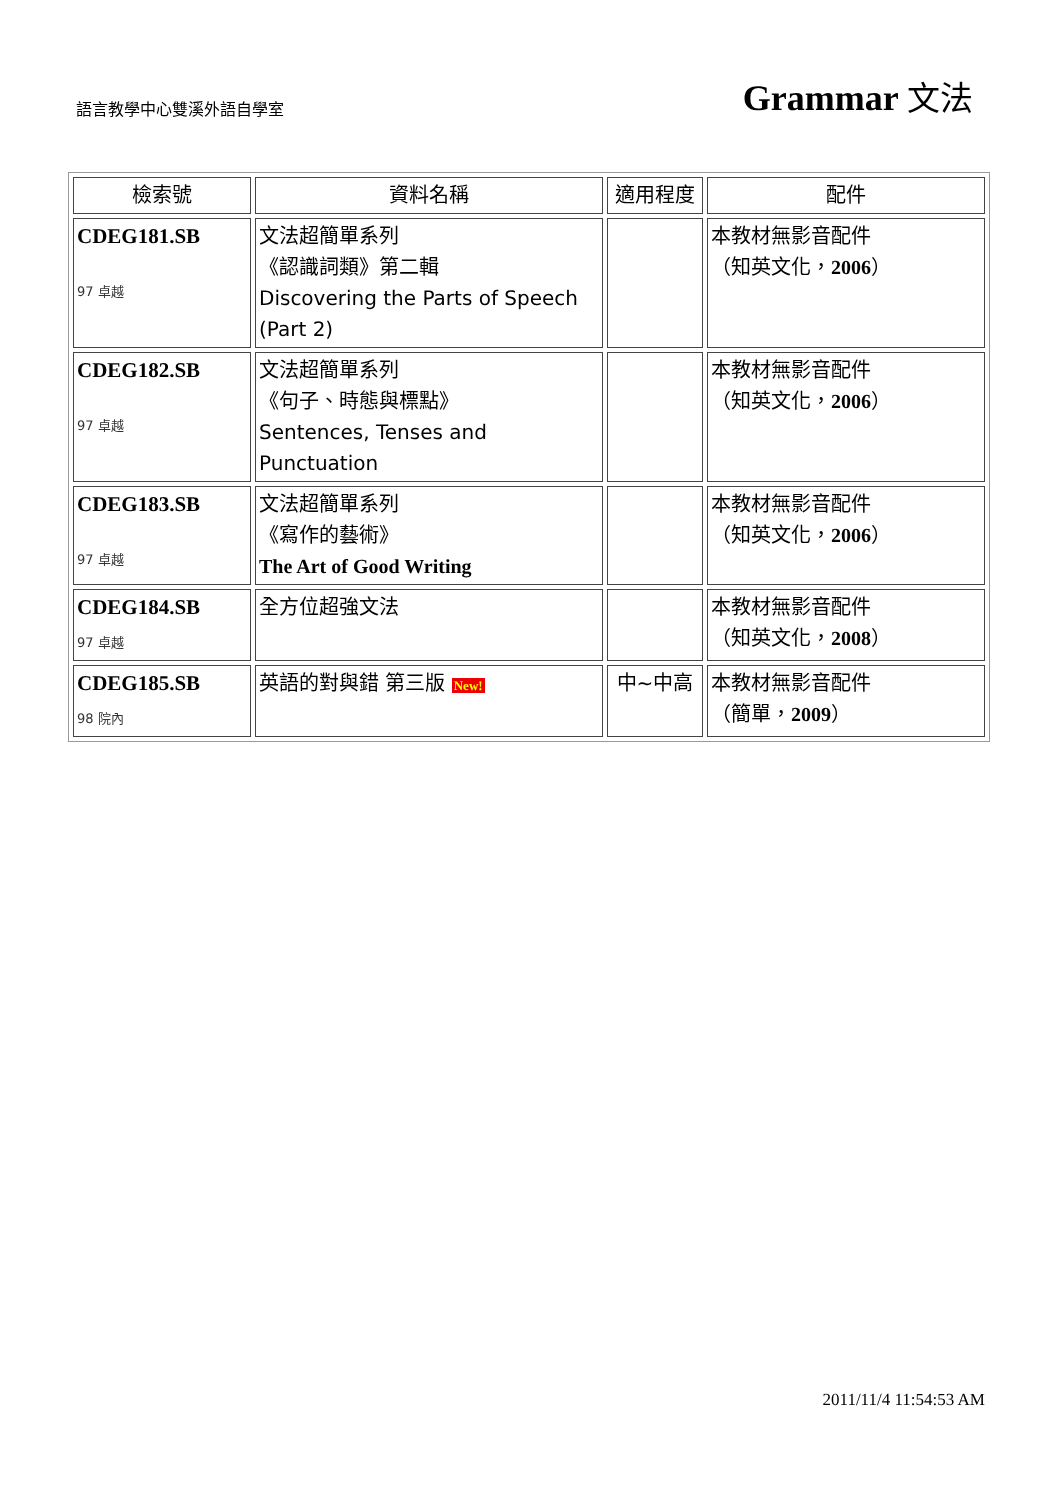語言教學中心雙溪外語自學室
Grammar 文法
| 檢索號 | 資料名稱 | 適用程度 | 配件 |
| --- | --- | --- | --- |
| CDEG181.SB 97 卓越 | 文法超簡單系列 《認識詞類》第二輯 Discovering the Parts of Speech (Part 2) | | 本教材無影音配件 （知英文化， 2006 ） |
| CDEG182.SB 97 卓越 | 文法超簡單系列 《句子、時態與標點》 Sentences, Tenses and Punctuation | | 本教材無影音配件 （知英文化， 2006 ） |
| CDEG183.SB 97 卓越 | 文法超簡單系列 《寫作的藝術》 The Art of Good Writing | | 本教材無影音配件 （知英文化， 2006 ） |
| CDEG184.SB 97 卓越 | 全方位超強文法 | | 本教材無影音配件 （知英文化， 2008 ） |
| CDEG185.SB 98 院內 | 英語的對與錯 第三版 New! | 中~中高 | 本教材無影音配件 （簡單， 2009 ） |
2011/11/4 11:54:53 AM